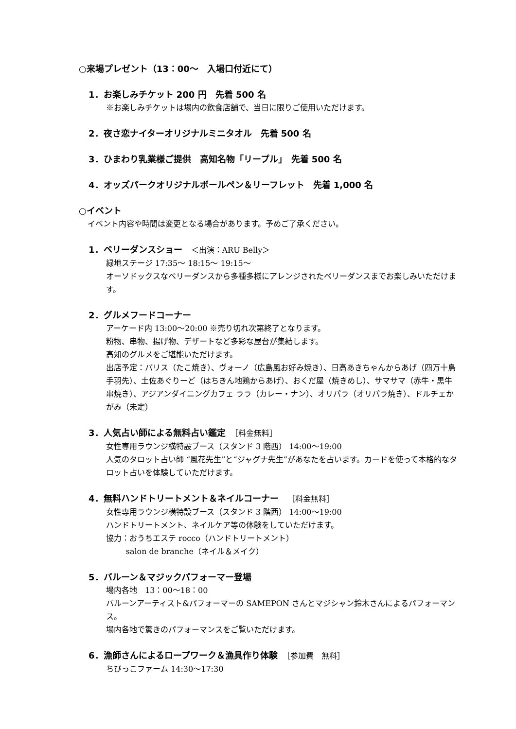○来場プレゼント（13：00～　入場口付近にて）
1．お楽しみチケット 200 円　先着 500 名
※お楽しみチケットは場内の飲食店舗で、当日に限りご使用いただけます。
2．夜さ恋ナイターオリジナルミニタオル　先着 500 名
3．ひまわり乳業様ご提供　高知名物「リープル」　先着 500 名
4．オッズパークオリジナルボールペン＆リーフレット　先着 1,000 名
○イベント
イベント内容や時間は変更となる場合があります。予めご了承ください。
1．ベリーダンスショー　＜出演：ARU Belly＞
緑地ステージ 17:35～ 18:15～ 19:15～
オーソドックスなベリーダンスから多種多様にアレンジされたベリーダンスまでお楽しみいただけます。
2．グルメフードコーナー
アーケード内 13:00～20:00 ※売り切れ次第終了となります。
粉物、串物、揚げ物、デザートなど多彩な屋台が集結します。
高知のグルメをご堪能いただけます。
出店予定：パリス（たこ焼き）、ヴォーノ（広島風お好み焼き）、日高あきちゃんからあげ（四万十鳥手羽先）、土佐あぐりーど（はちきん地鶏からあげ）、おくだ屋（焼きめし）、サマサマ（赤牛・黒牛串焼き）、アジアンダイニングカフェ ララ（カレー・ナン）、オリパラ（オリパラ焼き）、ドルチェかがみ（未定）
3．人気占い師による無料占い鑑定　［料金無料］
女性専用ラウンジ横特設ブース（スタンド 3 階西） 14:00～19:00
人気のタロット占い師 “風花先生”と“ジャグナ先生”があなたを占います。カードを使って本格的なタロット占いを体験していただけます。
4．無料ハンドトリートメント＆ネイルコーナー　［料金無料］
女性専用ラウンジ横特設ブース（スタンド 3 階西） 14:00～19:00
ハンドトリートメント、ネイルケア等の体験をしていただけます。
協力：おうちエステ rocco（ハンドトリートメント）
salon de branche（ネイル＆メイク）
5．バルーン＆マジックパフォーマー登場
場内各地　13：00～18：00
バルーンアーティスト&パフォーマーの SAMEPON さんとマジシャン鈴木さんによるパフォーマンス。
場内各地で驚きのパフォーマンスをご覧いただけます。
6．漁師さんによるロープワーク＆漁具作り体験　［参加費　無料］
ちびっこファーム 14:30～17:30